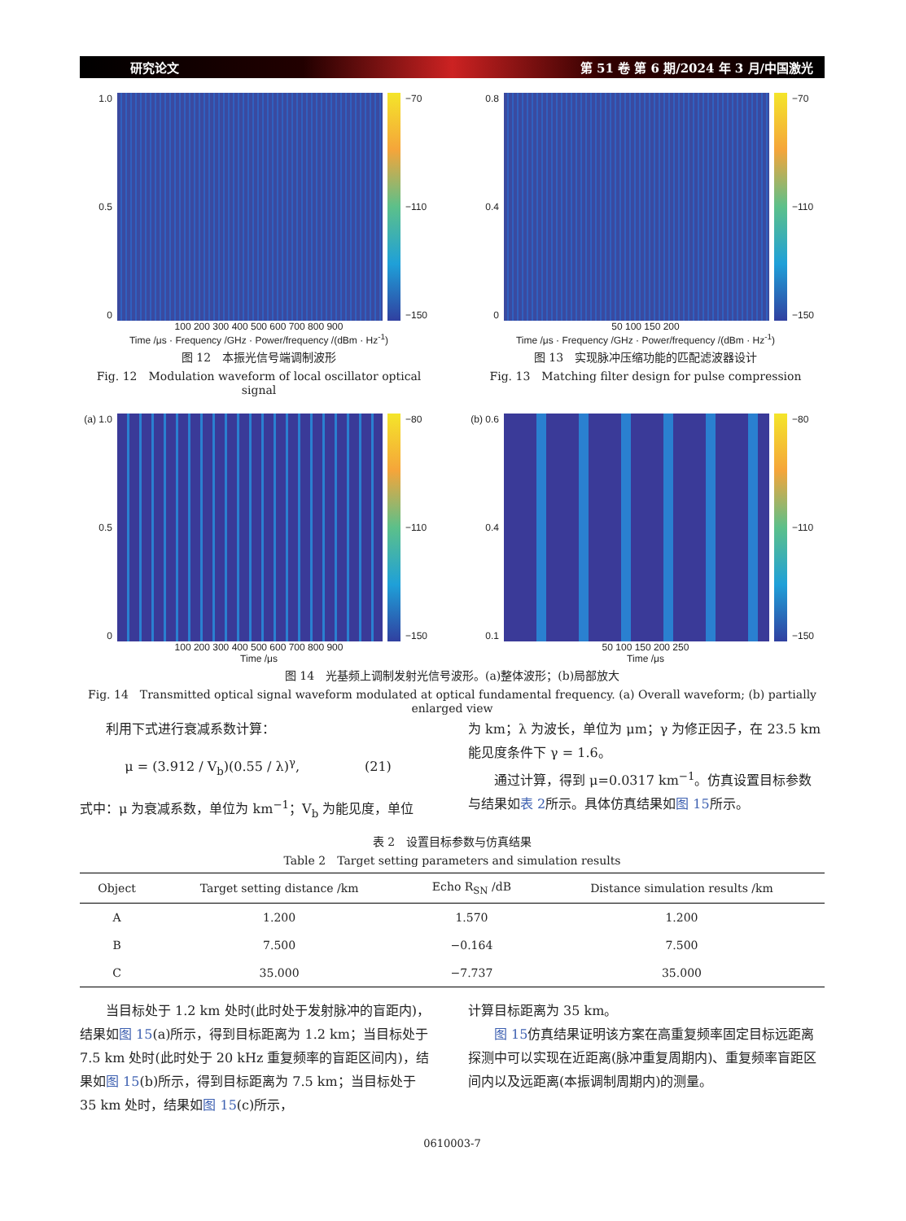研究论文 第 51 卷 第 6 期/2024 年 3 月/中国激光
1.0
0.5
0
−70
−110
−150
100 200 300 400 500 600 700 800 900
Time /μs · Frequency /GHz · Power/frequency /(dBm · Hz<sup>-1</sup>)
图 12　本振光信号端调制波形
Fig. 12　Modulation waveform of local oscillator optical signal
0.8
0.4
0
−70
−110
−150
50 100 150 200
Time /μs · Frequency /GHz · Power/frequency /(dBm · Hz<sup>-1</sup>)
图 13　实现脉冲压缩功能的匹配滤波器设计
Fig. 13　Matching filter design for pulse compression
(a) 1.0
0.5
0
−80
−110
−150
100 200 300 400 500 600 700 800 900
Time /μs
(b) 0.6
0.4
0.1
−80
−110
−150
50 100 150 200 250
Time /μs
图 14　光基频上调制发射光信号波形。(a)整体波形；(b)局部放大
Fig. 14　Transmitted optical signal waveform modulated at optical fundamental frequency. (a) Overall waveform; (b) partially enlarged view
利用下式进行衰减系数计算：
μ = (3.912 / V<sub>b</sub>)(0.55 / λ)<sup>γ</sup>,　　　　　(21)
式中：μ 为衰减系数，单位为 km<sup>−1</sup>；V<sub>b</sub> 为能见度，单位
为 km；λ 为波长，单位为 μm；γ 为修正因子，在 23.5 km 能见度条件下 γ = 1.6。
通过计算，得到 μ=0.0317 km<sup>−1</sup>。仿真设置目标参数与结果如表 2所示。具体仿真结果如图 15所示。
表 2　设置目标参数与仿真结果
Table 2　Target setting parameters and simulation results
| Object | Target setting distance /km | Echo R<sub>SN</sub> /dB | Distance simulation results /km |
| --- | --- | --- | --- |
| A | 1.200 | 1.570 | 1.200 |
| B | 7.500 | −0.164 | 7.500 |
| C | 35.000 | −7.737 | 35.000 |
当目标处于 1.2 km 处时(此时处于发射脉冲的盲距内)，结果如图 15(a)所示，得到目标距离为 1.2 km；当目标处于 7.5 km 处时(此时处于 20 kHz 重复频率的盲距区间内)，结果如图 15(b)所示，得到目标距离为 7.5 km；当目标处于 35 km 处时，结果如图 15(c)所示，
计算目标距离为 35 km。
图 15仿真结果证明该方案在高重复频率固定目标远距离探测中可以实现在近距离(脉冲重复周期内)、重复频率盲距区间内以及远距离(本振调制周期内)的测量。
0610003-7